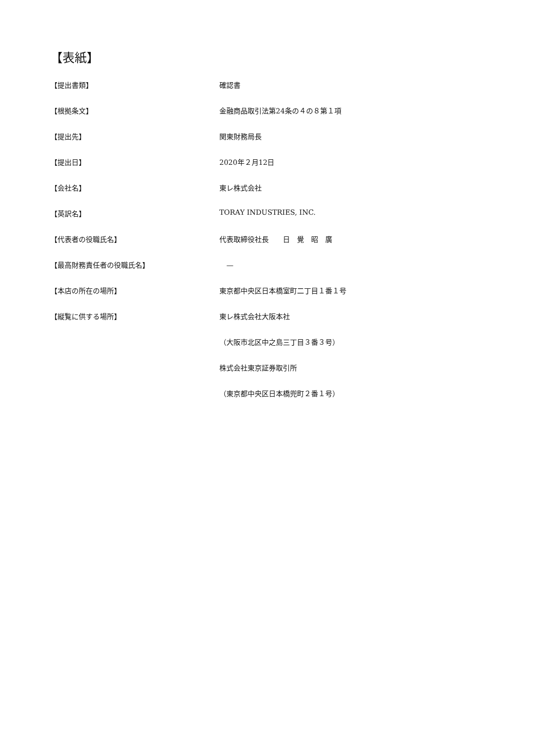【表紙】
【提出書類】 確認書
【根拠条文】 金融商品取引法第24条の４の８第１項
【提出先】 関東財務局長
【提出日】 2020年２月12日
【会社名】 東レ株式会社
【英訳名】 TORAY INDUSTRIES, INC.
【代表者の役職氏名】 代表取締役社長　　日　覺　昭　廣
【最高財務責任者の役職氏名】 　—
【本店の所在の場所】 東京都中央区日本橋室町二丁目１番１号
【縦覧に供する場所】 東レ株式会社大阪本社
（大阪市北区中之島三丁目３番３号）
株式会社東京証券取引所
（東京都中央区日本橋兜町２番１号）